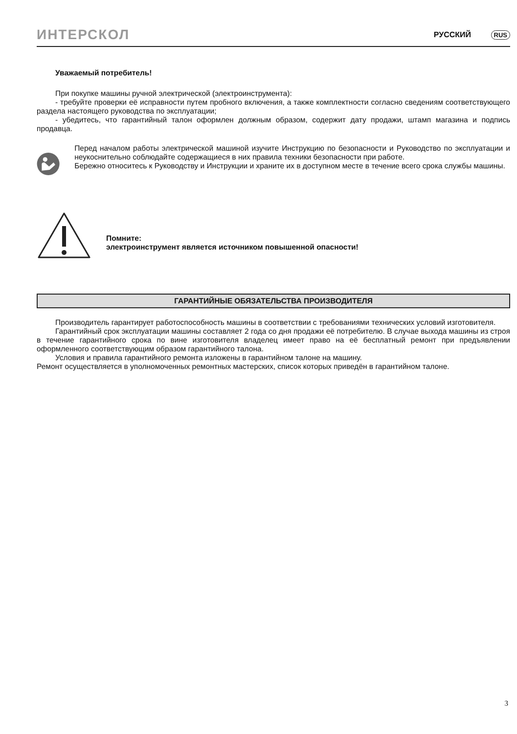ИНТЕРСКОЛ РУССКИЙ RUS
Уважаемый потребитель!
При покупке машины ручной электрической (электроинструмента):
- требуйте проверки её исправности путем пробного включения, а также комплектности согласно сведениям соответствующего раздела настоящего руководства по эксплуатации;
- убедитесь, что гарантийный талон оформлен должным образом, содержит дату продажи, штамп магазина и подпись продавца.
Перед началом работы электрической машиной изучите Инструкцию по безопасности и Руководство по эксплуатации и неукоснительно соблюдайте содержащиеся в них правила техники безопасности при работе.
Бережно относитесь к Руководству и Инструкции и храните их в доступном месте в течение всего срока службы машины.
Помните:
электроинструмент является источником повышенной опасности!
ГАРАНТИЙНЫЕ ОБЯЗАТЕЛЬСТВА ПРОИЗВОДИТЕЛЯ
Производитель гарантирует работоспособность машины в соответствии с требованиями технических условий изготовителя.
Гарантийный срок эксплуатации машины составляет 2 года со дня продажи её потребителю. В случае выхода машины из строя в течение гарантийного срока по вине изготовителя владелец имеет право на её бесплатный ремонт при предъявлении оформленного соответствующим образом гарантийного талона.
Условия и правила гарантийного ремонта изложены в гарантийном талоне на машину.
Ремонт осуществляется в уполномоченных ремонтных мастерских, список которых приведён в гарантийном талоне.
3